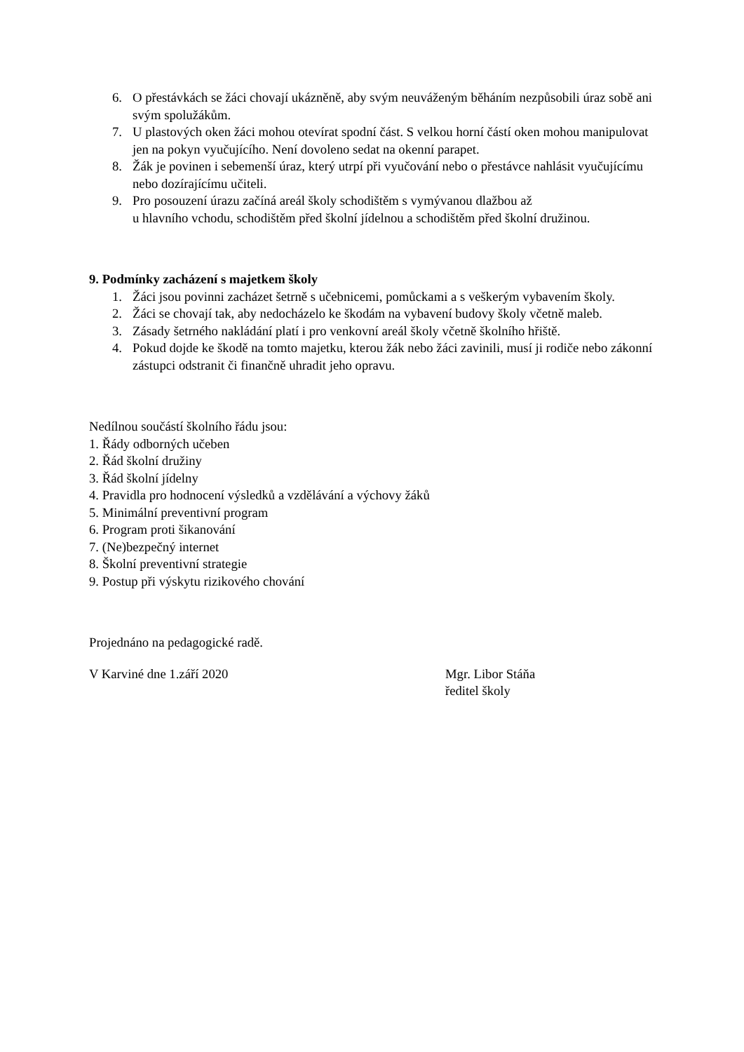6. O přestávkách se žáci chovají ukázněně, aby svým neuváženým běháním nezpůsobili úraz sobě ani svým spolužákům.
7. U plastových oken žáci mohou otevírat spodní část. S velkou horní částí oken mohou manipulovat jen na pokyn vyučujícího. Není dovoleno sedat na okenní parapet.
8. Žák je povinen i sebemenší úraz, který utrpí při vyučování nebo o přestávce nahlásit vyučujícímu nebo dozírajícímu učiteli.
9. Pro posouzení úrazu začíná areál školy schodištěm s vymývanou dlažbou až
u hlavního vchodu, schodištěm před školní jídelnou a schodištěm před školní družinou.
9. Podmínky zacházení s majetkem školy
1. Žáci jsou povinni zacházet šetrně s učebnicemi, pomůckami a s veškerým vybavením školy.
2. Žáci se chovají tak, aby nedocházelo ke škodám na vybavení budovy školy včetně maleb.
3. Zásady šetrného nakládání platí i pro venkovní areál školy včetně školního hřiště.
4. Pokud dojde ke škodě na tomto majetku, kterou žák nebo žáci zavinili, musí ji rodiče nebo zákonní zástupci odstranit či finančně uhradit jeho opravu.
Nedílnou součástí školního řádu jsou:
1. Řády odborných učeben
2. Řád školní družiny
3. Řád školní jídelny
4. Pravidla pro hodnocení výsledků a vzdělávání a výchovy žáků
5. Minimální preventivní program
6. Program proti šikanování
7. (Ne)bezpečný internet
8. Školní preventivní strategie
9. Postup při výskytu rizikového chování
Projednáno na pedagogické radě.
V Karviné dne 1.září 2020 Mgr. Libor Stáňa
ředitel školy